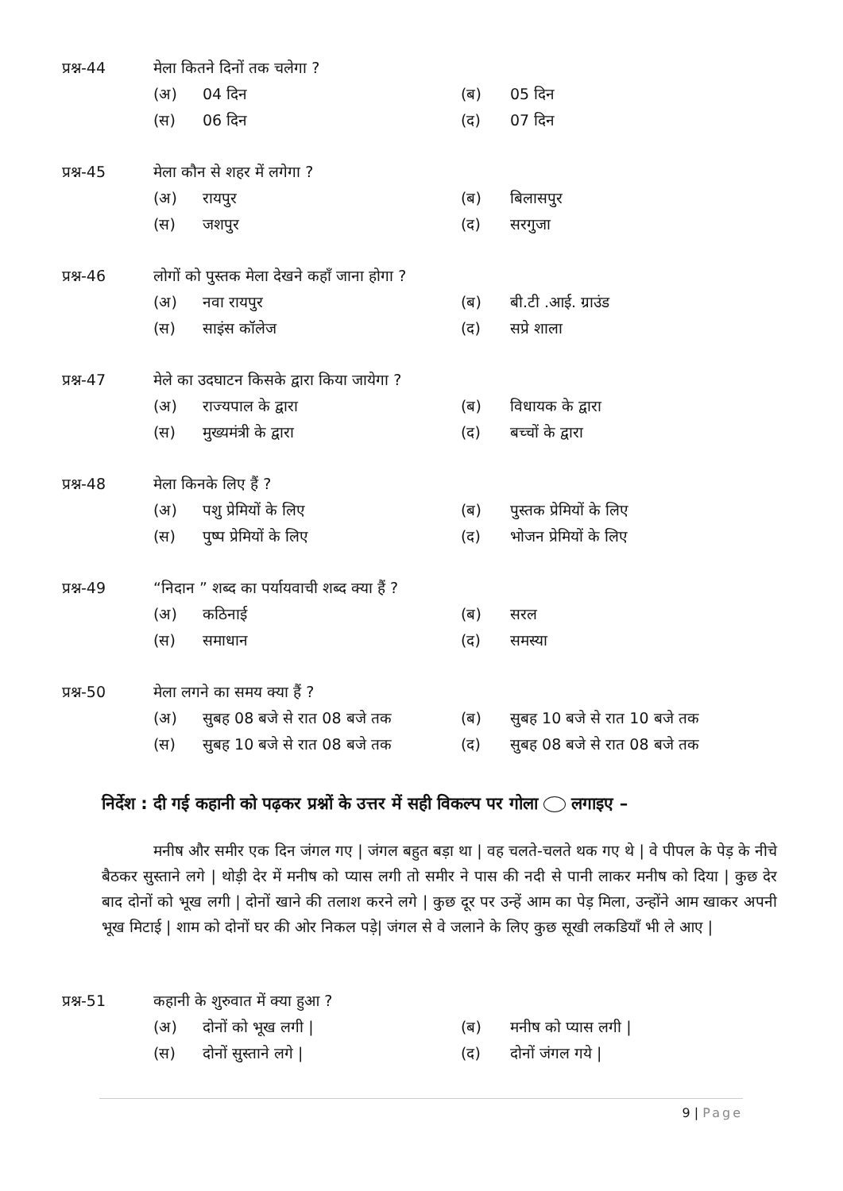प्रश्न-44 मेला कितने दिनों तक चलेगा ?
(अ) 04 दिन (ब) 05 दिन
(स) 06 दिन (द) 07 दिन
प्रश्न-45 मेला कौन से शहर में लगेगा ?
(अ) रायपुर (ब) बिलासपुर
(स) जशपुर (द) सरगुजा
प्रश्न-46 लोगों को पुस्तक मेला देखने कहाँ जाना होगा ?
(अ) नवा रायपुर (ब) बी.टी .आई. ग्राउंड
(स) साइंस कॉलेज (द) सप्रे शाला
प्रश्न-47 मेले का उदघाटन किसके द्वारा किया जायेगा ?
(अ) राज्यपाल के द्वारा (ब) विधायक के द्वारा
(स) मुख्यमंत्री के द्वारा (द) बच्चों के द्वारा
प्रश्न-48 मेला किनके लिए हैं ?
(अ) पशु प्रेमियों के लिए (ब) पुस्तक प्रेमियों के लिए
(स) पुष्प प्रेमियों के लिए (द) भोजन प्रेमियों के लिए
प्रश्न-49 “निदान ” शब्द का पर्यायवाची शब्द क्या हैं ?
(अ) कठिनाई (ब) सरल
(स) समाधान (द) समस्या
प्रश्न-50 मेला लगने का समय क्या हैं ?
(अ) सुबह 08 बजे से रात 08 बजे तक (ब) सुबह 10 बजे से रात 10 बजे तक
(स) सुबह 10 बजे से रात 08 बजे तक (द) सुबह 08 बजे से रात 08 बजे तक
निर्देश : दी गई कहानी को पढ़कर प्रश्नों के उत्तर में सही विकल्प पर गोला लगाइए –
मनीष और समीर एक दिन जंगल गए | जंगल बहुत बड़ा था | वह चलते-चलते थक गए थे | वे पीपल के पेड़ के नीचे बैठकर सुस्ताने लगे | थोड़ी देर में मनीष को प्यास लगी तो समीर ने पास की नदी से पानी लाकर मनीष को दिया | कुछ देर बाद दोनों को भूख लगी | दोनों खाने की तलाश करने लगे | कुछ दूर पर उन्हें आम का पेड़ मिला, उन्होंने आम खाकर अपनी भूख मिटाई | शाम को दोनों घर की ओर निकल पड़े| जंगल से वे जलाने के लिए कुछ सूखी लकडियाँ भी ले आए |
प्रश्न-51 कहानी के शुरुवात में क्या हुआ ?
(अ) दोनों को भूख लगी | (ब) मनीष को प्यास लगी |
(स) दोनों सुस्ताने लगे | (द) दोनों जंगल गये |
9 | Page